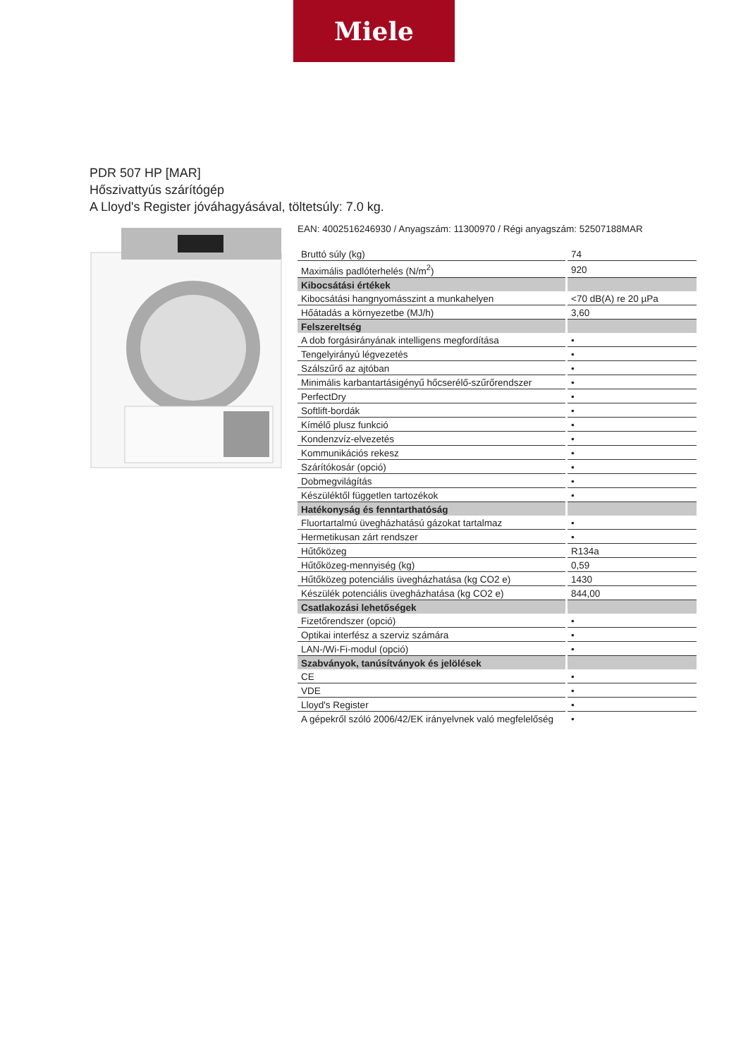Miele
PDR 507 HP [MAR]
Hőszivattyús szárítógép
A Lloyd's Register jóváhagyásával, töltetsúly: 7.0 kg.
EAN: 4002516246930 / Anyagszám: 11300970 / Régi anyagszám: 52507188MAR
| Bruttó súly (kg) | 74 |
| Maximális padlóterhelés (N/m<sup>2</sup>) | 920 |
| Kibocsátási értékek | |
| Kibocsátási hangnyomásszint a munkahelyen | <70 dB(A) re 20 µPa |
| Hőátadás a környezetbe (MJ/h) | 3,60 |
| Felszereltség | |
| A dob forgásirányának intelligens megfordítása | • |
| Tengelyirányú légvezetés | • |
| Szálszűrő az ajtóban | • |
| Minimális karbantartásigényű hőcserélő-szűrőrendszer | • |
| PerfectDry | • |
| Softlift-bordák | • |
| Kímélő plusz funkció | • |
| Kondenzvíz-elvezetés | • |
| Kommunikációs rekesz | • |
| Szárítókosár (opció) | • |
| Dobmegvilágítás | • |
| Készüléktől független tartozékok | • |
| Hatékonyság és fenntarthatóság | |
| Fluortartalmú üvegházhatású gázokat tartalmaz | • |
| Hermetikusan zárt rendszer | • |
| Hűtőközeg | R134a |
| Hűtőközeg-mennyiség (kg) | 0,59 |
| Hűtőközeg potenciális üvegházhatása (kg CO2 e) | 1430 |
| Készülék potenciális üvegházhatása (kg CO2 e) | 844,00 |
| Csatlakozási lehetőségek | |
| Fizetőrendszer (opció) | • |
| Optikai interfész a szerviz számára | • |
| LAN-/Wi-Fi-modul (opció) | • |
| Szabványok, tanúsítványok és jelölések | |
| CE | • |
| VDE | • |
| Lloyd's Register | • |
| A gépekről szóló 2006/42/EK irányelvnek való megfelelőség | • |